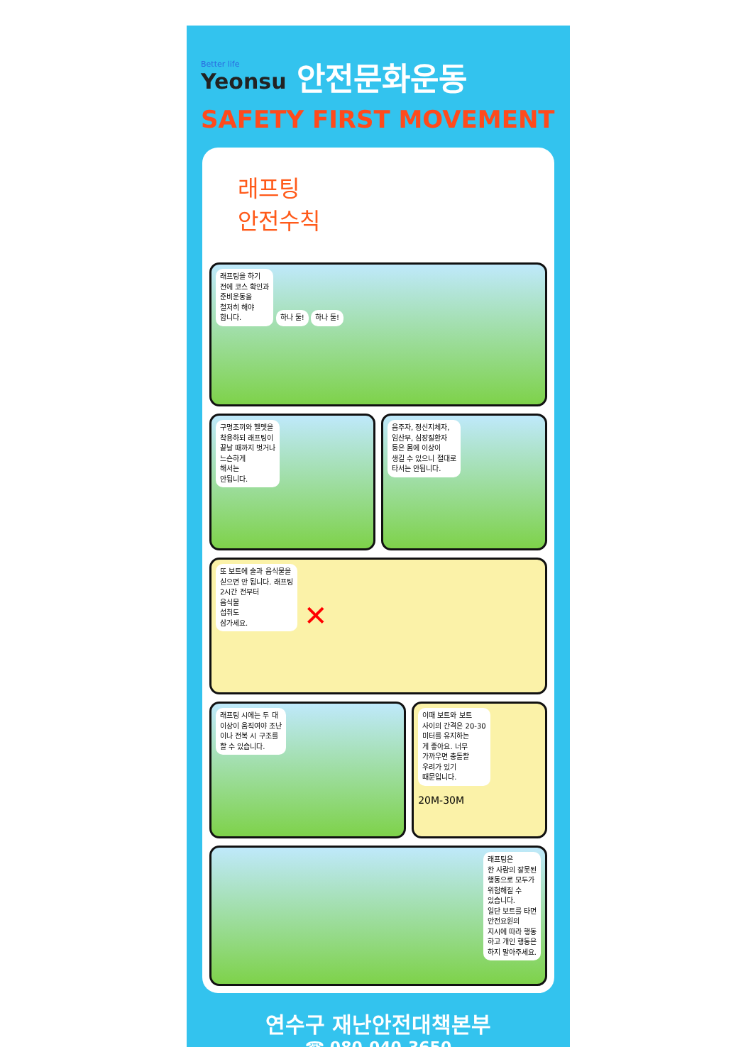Better life
Yeonsu
안전문화운동
SAFETY FIRST MOVEMENT
래프팅
안전수칙
래프팅을 하기
전에 코스 확인과
준비운동을
철저히 해야
합니다. 하나 둘! 하나 둘!
구명조끼와 헬멧을
착용하되 래프팅이
끝날 때까지 벗거나
느슨하게
해서는
안됩니다.
음주자, 정신지체자,
임산부, 심장질환자
등은 몸에 이상이
생길 수 있으니 절대로
타서는 안됩니다.
또 보트에 술과 음식물을
싣으면 안 됩니다. 래프팅
2시간 전부터
음식물
섭취도
삼가세요. ✕
래프팅 시에는 두 대
이상이 움직여야 조난
이나 전복 시 구조를
할 수 있습니다.
이때 보트와 보트
사이의 간격은 20-30
미터를 유지하는
게 좋아요. 너무
가까우면 충돌할
우려가 있기
때문입니다.
20M-30M
래프팅은
한 사람의 잘못된
행동으로 모두가
위험해질 수
있습니다.
일단 보트를 타면
안전요원의
지시에 따라 행동
하고 개인 행동은
하지 말아주세요.
연수구 재난안전대책본부
☎ 080-040-3650